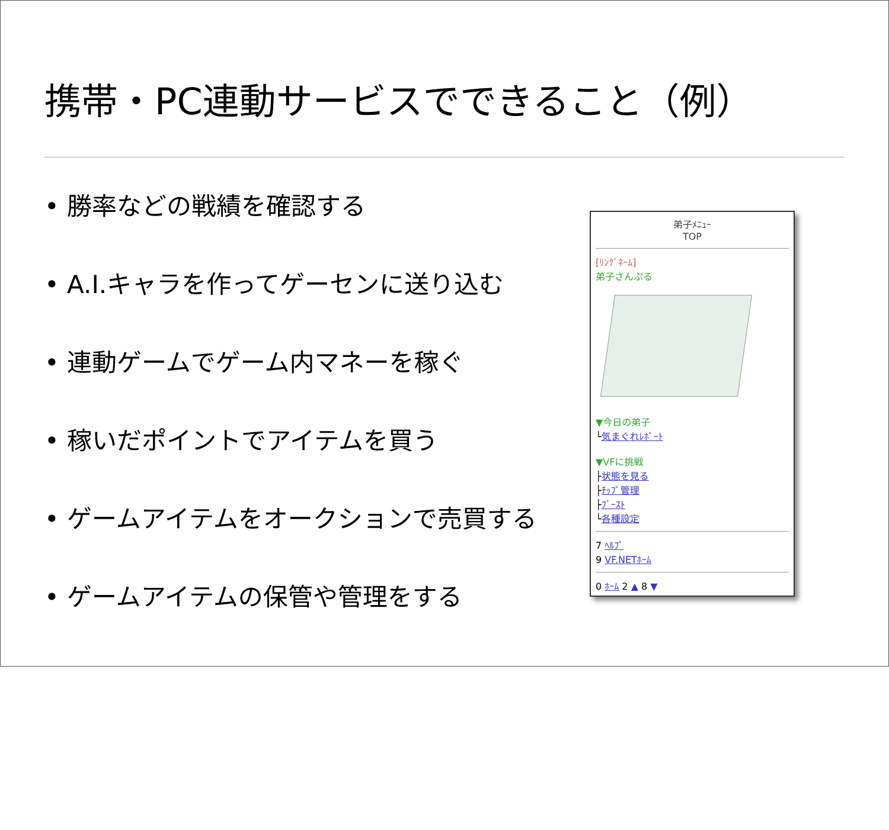携帯・PC連動サービスでできること（例）
• 勝率などの戦績を確認する
• A.I.キャラを作ってゲーセンに送り込む
• 連動ゲームでゲーム内マネーを稼ぐ
• 稼いだポイントでアイテムを買う
• ゲームアイテムをオークションで売買する
• ゲームアイテムの保管や管理をする
弟子ﾒﾆｭｰ
TOP
[ﾘﾝｸﾞﾈｰﾑ]
弟子さんぷる
▼今日の弟子
└気まぐれﾚﾎﾟｰﾄ
▼VFに挑戦
├状態を見る
├ﾁｯﾌﾟ管理
├ﾌﾞｰｽﾄ
└各種設定
7 ﾍﾙﾌﾟ
9 VF.NETﾎｰﾑ
0 ﾎｰﾑ 2 ▲ 8 ▼